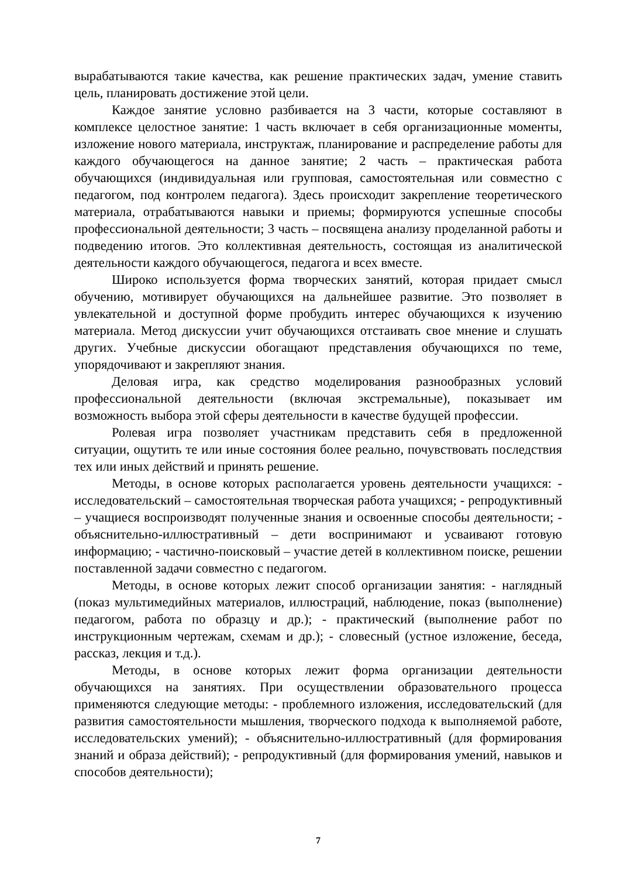вырабатываются такие качества, как решение практических задач, умение ставить цель, планировать достижение этой цели.
Каждое занятие условно разбивается на 3 части, которые составляют в комплексе целостное занятие: 1 часть включает в себя организационные моменты, изложение нового материала, инструктаж, планирование и распределение работы для каждого обучающегося на данное занятие; 2 часть – практическая работа обучающихся (индивидуальная или групповая, самостоятельная или совместно с педагогом, под контролем педагога). Здесь происходит закрепление теоретического материала, отрабатываются навыки и приемы; формируются успешные способы профессиональной деятельности; 3 часть – посвящена анализу проделанной работы и подведению итогов. Это коллективная деятельность, состоящая из аналитической деятельности каждого обучающегося, педагога и всех вместе.
Широко используется форма творческих занятий, которая придает смысл обучению, мотивирует обучающихся на дальнейшее развитие. Это позволяет в увлекательной и доступной форме пробудить интерес обучающихся к изучению материала. Метод дискуссии учит обучающихся отстаивать свое мнение и слушать других. Учебные дискуссии обогащают представления обучающихся по теме, упорядочивают и закрепляют знания.
Деловая игра, как средство моделирования разнообразных условий профессиональной деятельности (включая экстремальные), показывает им возможность выбора этой сферы деятельности в качестве будущей профессии.
Ролевая игра позволяет участникам представить себя в предложенной ситуации, ощутить те или иные состояния более реально, почувствовать последствия тех или иных действий и принять решение.
Методы, в основе которых располагается уровень деятельности учащихся: - исследовательский – самостоятельная творческая работа учащихся; - репродуктивный – учащиеся воспроизводят полученные знания и освоенные способы деятельности; - объяснительно-иллюстративный – дети воспринимают и усваивают готовую информацию; - частично-поисковый – участие детей в коллективном поиске, решении поставленной задачи совместно с педагогом.
Методы, в основе которых лежит способ организации занятия: - наглядный (показ мультимедийных материалов, иллюстраций, наблюдение, показ (выполнение) педагогом, работа по образцу и др.); - практический (выполнение работ по инструкционным чертежам, схемам и др.); - словесный (устное изложение, беседа, рассказ, лекция и т.д.).
Методы, в основе которых лежит форма организации деятельности обучающихся на занятиях. При осуществлении образовательного процесса применяются следующие методы: - проблемного изложения, исследовательский (для развития самостоятельности мышления, творческого подхода к выполняемой работе, исследовательских умений); - объяснительно-иллюстративный (для формирования знаний и образа действий); - репродуктивный (для формирования умений, навыков и способов деятельности);
7